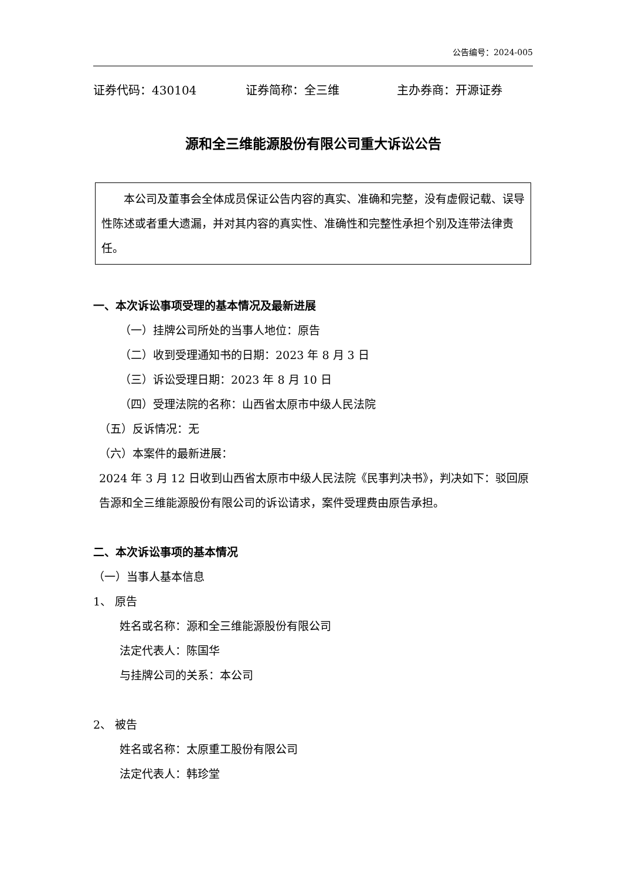公告编号：2024-005
证券代码：430104 证券简称：全三维 主办券商：开源证券
源和全三维能源股份有限公司重大诉讼公告
　　本公司及董事会全体成员保证公告内容的真实、准确和完整，没有虚假记载、误导性陈述或者重大遗漏，并对其内容的真实性、准确性和完整性承担个别及连带法律责任。
一、本次诉讼事项受理的基本情况及最新进展
（一）挂牌公司所处的当事人地位：原告
（二）收到受理通知书的日期：2023 年 8 月 3 日
（三）诉讼受理日期：2023 年 8 月 10 日
（四）受理法院的名称：山西省太原市中级人民法院
（五）反诉情况：无
（六）本案件的最新进展：
2024 年 3 月 12 日收到山西省太原市中级人民法院《民事判决书》，判决如下：驳回原告源和全三维能源股份有限公司的诉讼请求，案件受理费由原告承担。
二、本次诉讼事项的基本情况
（一）当事人基本信息
1、 原告
姓名或名称：源和全三维能源股份有限公司
法定代表人：陈国华
与挂牌公司的关系：本公司
2、 被告
姓名或名称：太原重工股份有限公司
法定代表人：韩珍堂